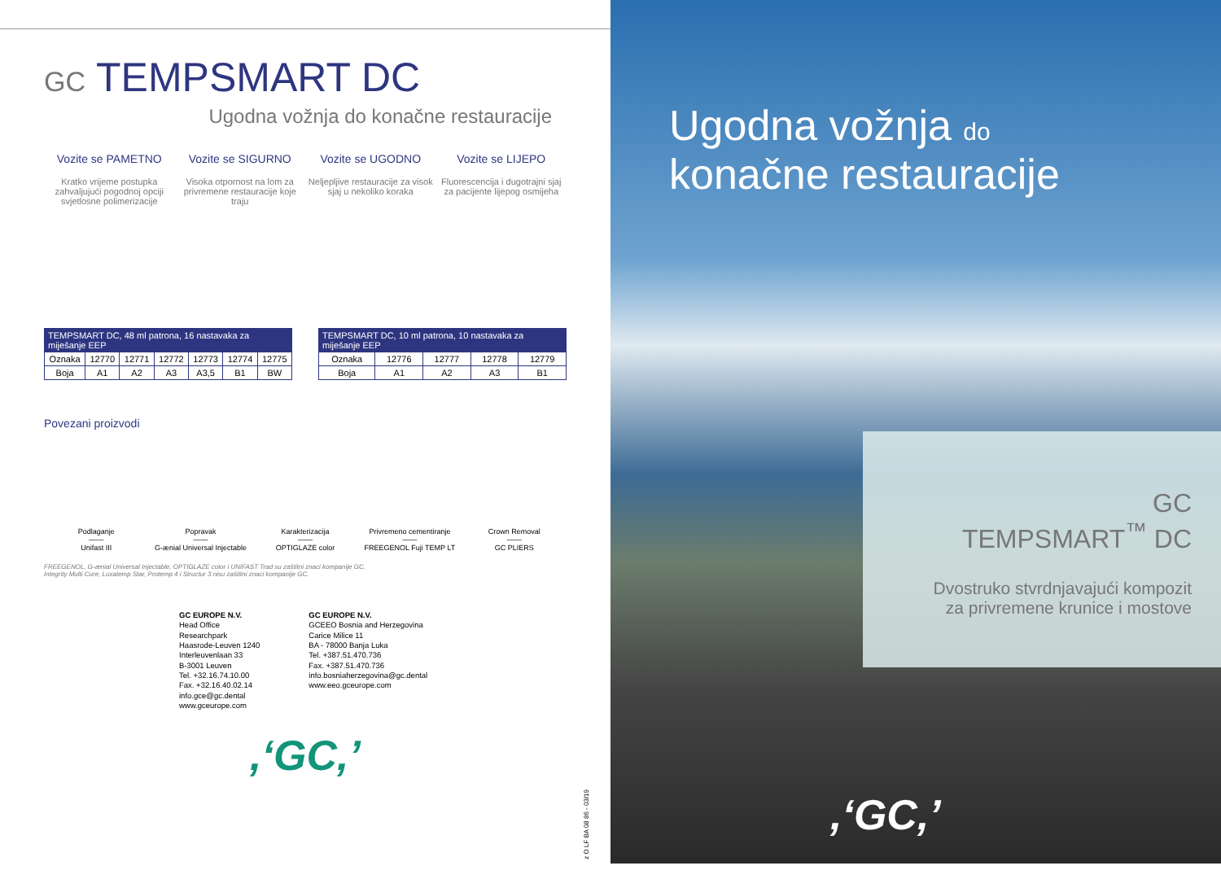GC TEMPSMART DC
Ugodna vožnja do konačne restauracije
Vozite se PAMETNO
Kratko vrijeme postupka zahvaljujući pogodnoj opciji svjetlosne polimerizacije
Vozite se SIGURNO
Visoka otpornost na lom za privremene restauracije koje traju
Vozite se UGODNO
Neljepljive restauracije za visok sjaj u nekoliko koraka
Vozite se LIJEPO
Fluorescencija i dugotrajni sjaj za pacijente lijepog osmijeha
| TEMPSMART DC, 48 ml patrona, 16 nastavaka za miješanje EEP | | | | | | |
| --- | --- | --- | --- | --- | --- | --- |
| Oznaka | 12770 | 12771 | 12772 | 12773 | 12774 | 12775 |
| Boja | A1 | A2 | A3 | A3,5 | B1 | BW |
| TEMPSMART DC, 10 ml patrona, 10 nastavaka za miješanje EEP | | | | |
| --- | --- | --- | --- | --- |
| Oznaka | 12776 | 12777 | 12778 | 12779 |
| Boja | A1 | A2 | A3 | B1 |
Povezani proizvodi
Podlaganje
——
Unifast III
Popravak
——
G-ænial Universal Injectable
Karakterizacija
——
OPTIGLAZE color
Privremeno cementiranje
——
FREEGENOL Fuji TEMP LT
Crown Removal
——
GC PLIERS
FREEGENOL, G-ænial Universal Injectable, OPTIGLAZE color i UNIFAST Trad su zaštitni znaci kompanije GC.
Integrity Multi Cure, Luxatemp Star, Protemp 4 i Structur 3 nisu zaštitni znaci kompanije GC.
GC EUROPE N.V.
Head Office
Researchpark
Haasrode-Leuven 1240
Interleuvenlaan 33
B-3001 Leuven
Tel. +32.16.74.10.00
Fax. +32.16.40.02.14
info.gce@gc.dental
www.gceurope.com
GC EUROPE N.V.
GCEEO Bosnia and Herzegovina
Carice Milice 11
BA - 78000 Banja Luka
Tel. +387.51.470.736
Fax. +387.51.470.736
info.bosniaherzegovina@gc.dental
www.eeo.gceurope.com
,‘GC,’
z O LF BA 08 86 - 03/19
Ugodna vožnja do
konačne restauracije
GC
TEMPSMART<sup>™</sup> DC
Dvostruko stvrdnjavajući kompozit
za privremene krunice i mostove
,‘GC,’